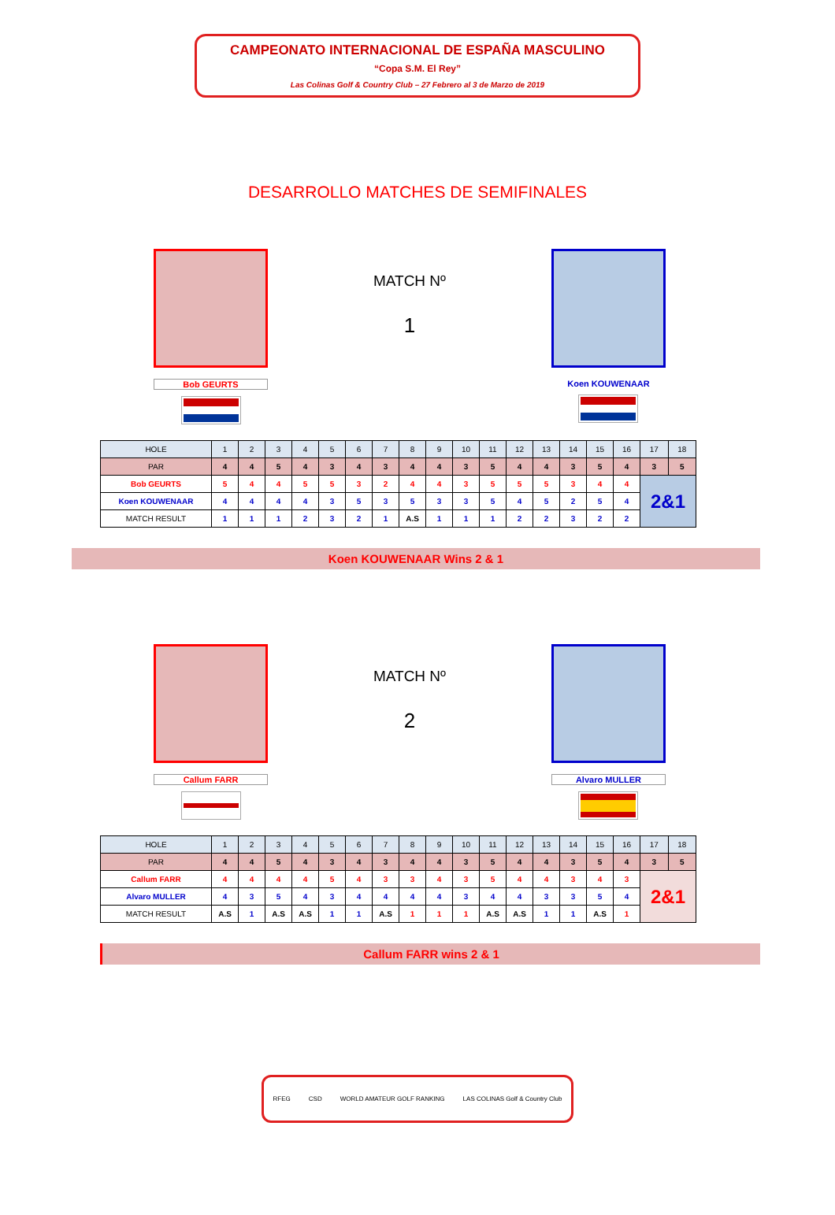CAMPEONATO INTERNACIONAL DE ESPAÑA MASCULINO
“Copa S.M. El Rey”
Las Colinas Golf & Country Club – 27 Febrero al 3 de Marzo de 2019
DESARROLLO MATCHES DE SEMIFINALES
Bob GEURTS
MATCH Nº
1
Koen KOUWENAAR
| HOLE | 1 | 2 | 3 | 4 | 5 | 6 | 7 | 8 | 9 | 10 | 11 | 12 | 13 | 14 | 15 | 16 | 17 | 18 |
| --- | --- | --- | --- | --- | --- | --- | --- | --- | --- | --- | --- | --- | --- | --- | --- | --- | --- | --- |
| PAR | 4 | 4 | 5 | 4 | 3 | 4 | 3 | 4 | 4 | 3 | 5 | 4 | 4 | 3 | 5 | 4 | 3 | 5 |
| Bob GEURTS | 5 | 4 | 4 | 5 | 5 | 3 | 2 | 4 | 4 | 3 | 5 | 5 | 5 | 3 | 4 | 4 | 2&1 | |
| Koen KOUWENAAR | 4 | 4 | 4 | 4 | 3 | 5 | 3 | 5 | 3 | 3 | 5 | 4 | 5 | 2 | 5 | 4 | | |
| MATCH RESULT | 1 | 1 | 1 | 2 | 3 | 2 | 1 | A.S | 1 | 1 | 1 | 2 | 2 | 3 | 2 | 2 | | |
Koen KOUWENAAR Wins 2 & 1
Callum FARR
MATCH Nº
2
Alvaro MULLER
| HOLE | 1 | 2 | 3 | 4 | 5 | 6 | 7 | 8 | 9 | 10 | 11 | 12 | 13 | 14 | 15 | 16 | 17 | 18 |
| --- | --- | --- | --- | --- | --- | --- | --- | --- | --- | --- | --- | --- | --- | --- | --- | --- | --- | --- |
| PAR | 4 | 4 | 5 | 4 | 3 | 4 | 3 | 4 | 4 | 3 | 5 | 4 | 4 | 3 | 5 | 4 | 3 | 5 |
| Callum FARR | 4 | 4 | 4 | 4 | 5 | 4 | 3 | 3 | 4 | 3 | 5 | 4 | 4 | 3 | 4 | 3 | 2&1 | |
| Alvaro MULLER | 4 | 3 | 5 | 4 | 3 | 4 | 4 | 4 | 4 | 3 | 4 | 4 | 3 | 3 | 5 | 4 | | |
| MATCH RESULT | A.S | 1 | A.S | A.S | 1 | 1 | A.S | 1 | 1 | 1 | A.S | A.S | 1 | 1 | A.S | 1 | | |
Callum FARR wins 2 & 1
RFEG CSD WORLD AMATEUR GOLF RANKING LAS COLINAS Golf & Country Club